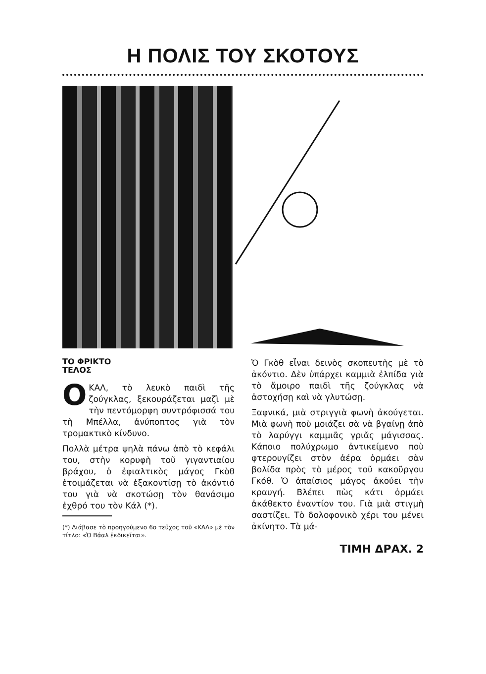Η ΠΟΛΙΣ ΤΟΥ ΣΚΟΤΟΥΣ
ΤΟ ΦΡΙΚΤΟ
ΤΕΛΟΣ
ΟΚΑΛ, τὸ λευκὸ παιδὶ τῆς ζούγκλας, ξεκουράζεται μαζὶ μὲ τὴν πεντόμορφη συντρόφισσά του τὴ Μπέλλα, ἀνύποπτος γιὰ τὸν τρομακτικὸ κίνδυνο.
Πολλὰ μέτρα ψηλὰ πάνω ἀπὸ τὸ κεφάλι του, στὴν κορυφὴ τοῦ γιγαντιαίου βράχου, ὁ ἐφιαλτικὸς μάγος Γκὸθ ἑτοιμάζεται νὰ ἐξακοντίσῃ τὸ ἀκόντιό του γιὰ νὰ σκοτώσῃ τὸν θανάσιμο ἐχθρό του τὸν Κάλ (*).
(*) Διάβασε τὸ προηγούμενο 6ο τεῦχος τοῦ «ΚΑΛ» μὲ τὸν τίτλο: «Ὁ Βάαλ ἐκδικεῖται».
Ὁ Γκὸθ εἶναι δεινὸς σκοπευτὴς μὲ τὸ ἀκόντιο. Δὲν ὑπάρχει καμμιὰ ἐλπίδα γιὰ τὸ ἄμοιρο παιδὶ τῆς ζούγκλας νὰ ἀστοχήσῃ καὶ νὰ γλυτώσῃ.
Ξαφνικά, μιὰ στριγγιὰ φωνὴ ἀκούγεται. Μιὰ φωνὴ ποὺ μοιάζει σὰ νὰ βγαίνῃ ἀπὸ τὸ λαρύγγι καμμιᾶς γριᾶς μάγισσας. Κάποιο πολύχρωμο ἀντικείμενο ποὺ φτερουγίζει στὸν ἀέρα ὁρμάει σὰν βολίδα πρὸς τὸ μέρος τοῦ κακοῦργου Γκόθ. Ὁ ἀπαίσιος μάγος ἀκούει τὴν κραυγή. Βλέπει πὼς κάτι ὁρμάει ἀκάθεκτο ἐναντίον του. Γιὰ μιὰ στιγμὴ σαστίζει. Τὸ δολοφονικὸ χέρι του μένει ἀκίνητο. Τὰ μά-
ΤΙΜΗ ΔΡΑΧ. 2